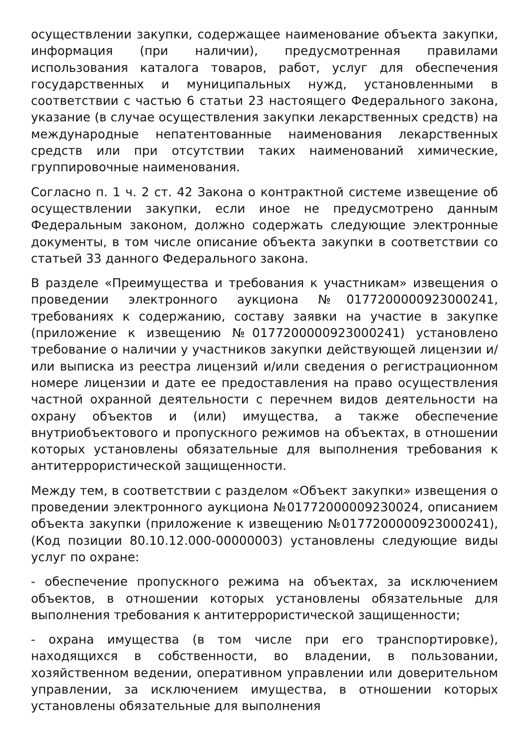осуществлении закупки, содержащее наименование объекта закупки, информация (при наличии), предусмотренная правилами использования каталога товаров, работ, услуг для обеспечения государственных и муниципальных нужд, установленными в соответствии с частью 6 статьи 23 настоящего Федерального закона, указание (в случае осуществления закупки лекарственных средств) на международные непатентованные наименования лекарственных средств или при отсутствии таких наименований химические, группировочные наименования.
Согласно п. 1 ч. 2 ст. 42 Закона о контрактной системе извещение об осуществлении закупки, если иное не предусмотрено данным Федеральным законом, должно содержать следующие электронные документы, в том числе описание объекта закупки в соответствии со статьей 33 данного Федерального закона.
В разделе «Преимущества и требования к участникам» извещения о проведении электронного аукциона №0177200000923000241, требованиях к содержанию, составу заявки на участие в закупке (приложение к извещению №0177200000923000241) установлено требование о наличии у участников закупки действующей лицензии и/или выписка из реестра лицензий и/или сведения о регистрационном номере лицензии и дате ее предоставления на право осуществления частной охранной деятельности с перечнем видов деятельности на охрану объектов и (или) имущества, а также обеспечение внутриобъектового и пропускного режимов на объектах, в отношении которых установлены обязательные для выполнения требования к антитеррористической защищенности.
Между тем, в соответствии с разделом «Объект закупки» извещения о проведении электронного аукциона №01772000009230024, описанием объекта закупки (приложение к извещению №0177200000923000241), (Код позиции 80.10.12.000-00000003) установлены следующие виды услуг по охране:
- обеспечение пропускного режима на объектах, за исключением объектов, в отношении которых установлены обязательные для выполнения требования к антитеррористической защищенности;
- охрана имущества (в том числе при его транспортировке), находящихся в собственности, во владении, в пользовании, хозяйственном ведении, оперативном управлении или доверительном управлении, за исключением имущества, в отношении которых установлены обязательные для выполнения